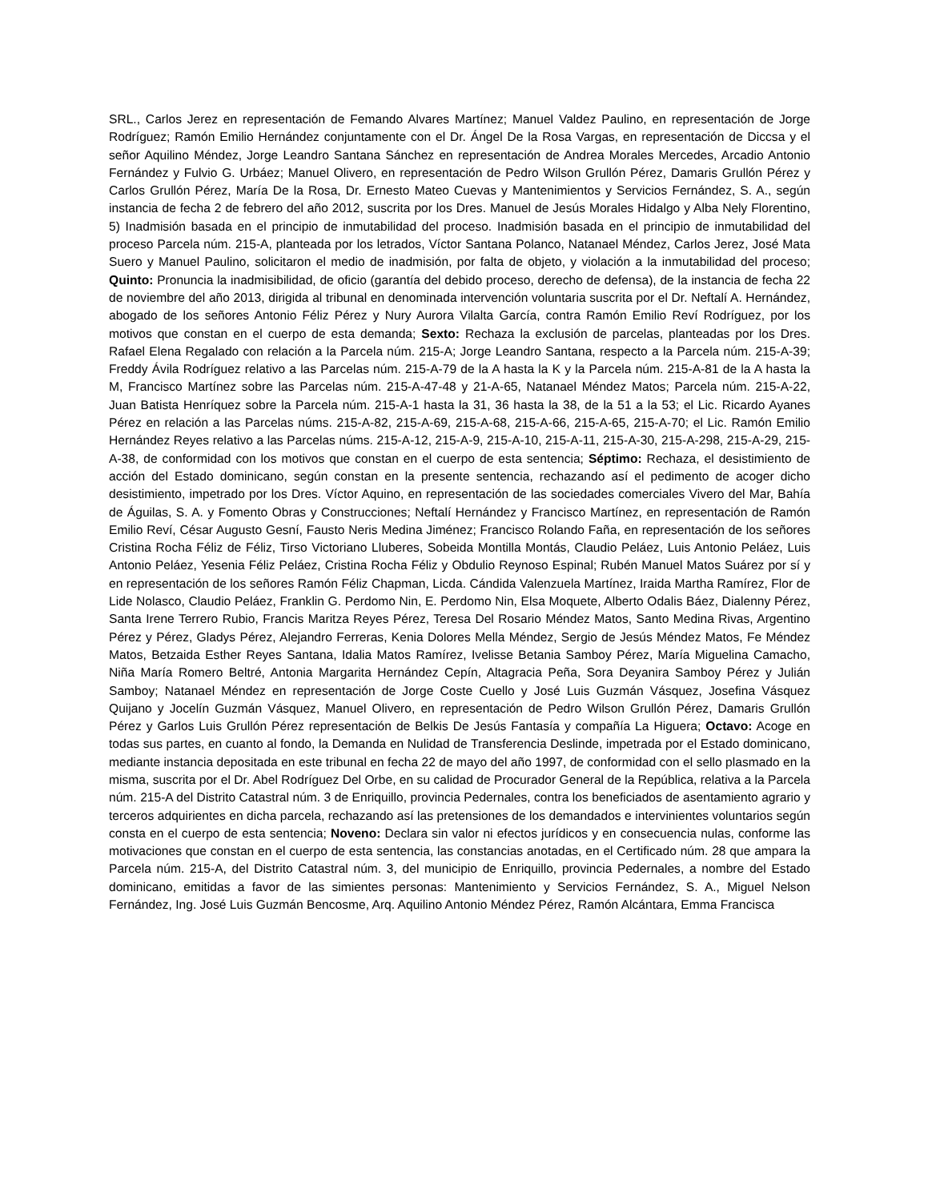SRL., Carlos Jerez en representación de Femando Alvares Martínez; Manuel Valdez Paulino, en representación de Jorge Rodríguez; Ramón Emilio Hernández conjuntamente con el Dr. Ángel De la Rosa Vargas, en representación de Diccsa y el señor Aquilino Méndez, Jorge Leandro Santana Sánchez en representación de Andrea Morales Mercedes, Arcadio Antonio Fernández y Fulvio G. Urbáez; Manuel Olivero, en representación de Pedro Wilson Grullón Pérez, Damaris Grullón Pérez y Carlos Grullón Pérez, María De la Rosa, Dr. Ernesto Mateo Cuevas y Mantenimientos y Servicios Fernández, S. A., según instancia de fecha 2 de febrero del año 2012, suscrita por los Dres. Manuel de Jesús Morales Hidalgo y Alba Nely Florentino, 5) Inadmisión basada en el principio de inmutabilidad del proceso. Inadmisión basada en el principio de inmutabilidad del proceso Parcela núm. 215-A, planteada por los letrados, Víctor Santana Polanco, Natanael Méndez, Carlos Jerez, José Mata Suero y Manuel Paulino, solicitaron el medio de inadmisión, por falta de objeto, y violación a la inmutabilidad del proceso; Quinto: Pronuncia la inadmisibilidad, de oficio (garantía del debido proceso, derecho de defensa), de la instancia de fecha 22 de noviembre del año 2013, dirigida al tribunal en denominada intervención voluntaria suscrita por el Dr. Neftalí A. Hernández, abogado de los señores Antonio Féliz Pérez y Nury Aurora Vilalta García, contra Ramón Emilio Reví Rodríguez, por los motivos que constan en el cuerpo de esta demanda; Sexto: Rechaza la exclusión de parcelas, planteadas por los Dres. Rafael Elena Regalado con relación a la Parcela núm. 215-A; Jorge Leandro Santana, respecto a la Parcela núm. 215-A-39; Freddy Ávila Rodríguez relativo a las Parcelas núm. 215-A-79 de la A hasta la K y la Parcela núm. 215-A-81 de la A hasta la M, Francisco Martínez sobre las Parcelas núm. 215-A-47-48 y 21-A-65, Natanael Méndez Matos; Parcela núm. 215-A-22, Juan Batista Henríquez sobre la Parcela núm. 215-A-1 hasta la 31, 36 hasta la 38, de la 51 a la 53; el Lic. Ricardo Ayanes Pérez en relación a las Parcelas núms. 215-A-82, 215-A-69, 215-A-68, 215-A-66, 215-A-65, 215-A-70; el Lic. Ramón Emilio Hernández Reyes relativo a las Parcelas núms. 215-A-12, 215-A-9, 215-A-10, 215-A-11, 215-A-30, 215-A-298, 215-A-29, 215-A-38, de conformidad con los motivos que constan en el cuerpo de esta sentencia; Séptimo: Rechaza, el desistimiento de acción del Estado dominicano, según constan en la presente sentencia, rechazando así el pedimento de acoger dicho desistimiento, impetrado por los Dres. Víctor Aquino, en representación de las sociedades comerciales Vivero del Mar, Bahía de Águilas, S. A. y Fomento Obras y Construcciones; Neftalí Hernández y Francisco Martínez, en representación de Ramón Emilio Reví, César Augusto Gesní, Fausto Neris Medina Jiménez; Francisco Rolando Faña, en representación de los señores Cristina Rocha Féliz de Féliz, Tirso Victoriano Lluberes, Sobeida Montilla Montás, Claudio Peláez, Luis Antonio Peláez, Luis Antonio Peláez, Yesenia Féliz Peláez, Cristina Rocha Féliz y Obdulio Reynoso Espinal; Rubén Manuel Matos Suárez por sí y en representación de los señores Ramón Féliz Chapman, Licda. Cándida Valenzuela Martínez, Iraida Martha Ramírez, Flor de Lide Nolasco, Claudio Peláez, Franklin G. Perdomo Nin, E. Perdomo Nin, Elsa Moquete, Alberto Odalis Báez, Dialenny Pérez, Santa Irene Terrero Rubio, Francis Maritza Reyes Pérez, Teresa Del Rosario Méndez Matos, Santo Medina Rivas, Argentino Pérez y Pérez, Gladys Pérez, Alejandro Ferreras, Kenia Dolores Mella Méndez, Sergio de Jesús Méndez Matos, Fe Méndez Matos, Betzaida Esther Reyes Santana, Idalia Matos Ramírez, Ivelisse Betania Samboy Pérez, María Miguelina Camacho, Niña María Romero Beltré, Antonia Margarita Hernández Cepín, Altagracia Peña, Sora Deyanira Samboy Pérez y Julián Samboy; Natanael Méndez en representación de Jorge Coste Cuello y José Luis Guzmán Vásquez, Josefina Vásquez Quijano y Jocelín Guzmán Vásquez, Manuel Olivero, en representación de Pedro Wilson Grullón Pérez, Damaris Grullón Pérez y Garlos Luis Grullón Pérez representación de Belkis De Jesús Fantasía y compañía La Higuera; Octavo: Acoge en todas sus partes, en cuanto al fondo, la Demanda en Nulidad de Transferencia Deslinde, impetrada por el Estado dominicano, mediante instancia depositada en este tribunal en fecha 22 de mayo del año 1997, de conformidad con el sello plasmado en la misma, suscrita por el Dr. Abel Rodríguez Del Orbe, en su calidad de Procurador General de la República, relativa a la Parcela núm. 215-A del Distrito Catastral núm. 3 de Enriquillo, provincia Pedernales, contra los beneficiados de asentamiento agrario y terceros adquirientes en dicha parcela, rechazando así las pretensiones de los demandados e intervinientes voluntarios según consta en el cuerpo de esta sentencia; Noveno: Declara sin valor ni efectos jurídicos y en consecuencia nulas, conforme las motivaciones que constan en el cuerpo de esta sentencia, las constancias anotadas, en el Certificado núm. 28 que ampara la Parcela núm. 215-A, del Distrito Catastral núm. 3, del municipio de Enriquillo, provincia Pedernales, a nombre del Estado dominicano, emitidas a favor de las simientes personas: Mantenimiento y Servicios Fernández, S. A., Miguel Nelson Fernández, Ing. José Luis Guzmán Bencosme, Arq. Aquilino Antonio Méndez Pérez, Ramón Alcántara, Emma Francisca